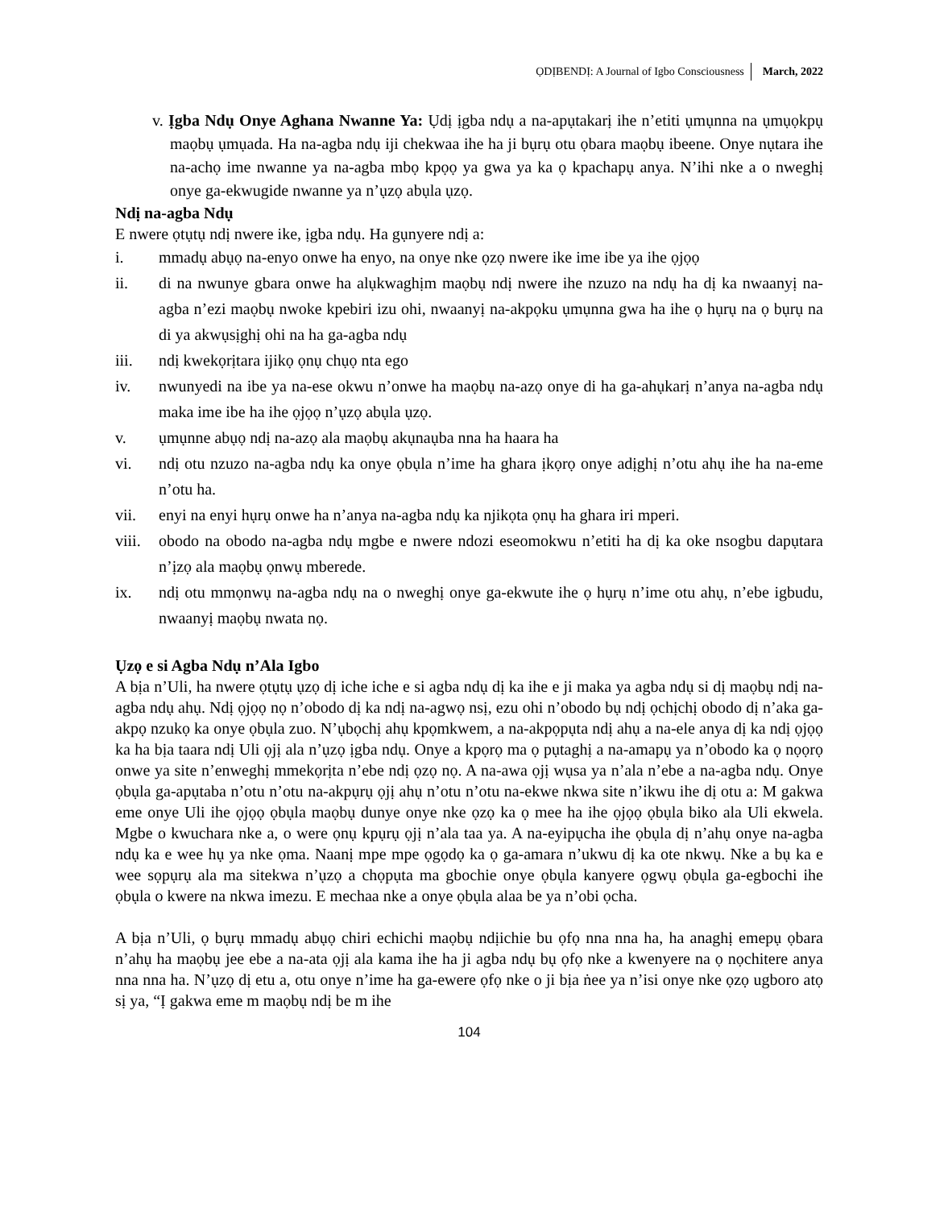ỌDỊBENDỊ: A Journal of Igbo Consciousness March, 2022
v. Ịgba Ndụ Onye Aghana Nwanne Ya: Ụdị ịgba ndụ a na-apụtakarị ihe n’etiti ụmụnna na ụmụọkpụ maọbụ ụmụada. Ha na-agba ndụ iji chekwaa ihe ha ji bụrụ otu ọbara maọbụ ibeene. Onye nụtara ihe na-achọ ime nwanne ya na-agba mbọ kpọọ ya gwa ya ka ọ kpachapụ anya. N’ihi nke a o nweghị onye ga-ekwugide nwanne ya n’ụzọ abụla ụzọ.
Ndị na-agba Ndụ
E nwere ọtụtụ ndị nwere ike, ịgba ndụ. Ha gụnyere ndị a:
i. mmadụ abụọ na-enyo onwe ha enyo, na onye nke ọzọ nwere ike ime ibe ya ihe ọjọọ
ii. di na nwunye gbara onwe ha alụkwaghịm maọbụ ndị nwere ihe nzuzo na ndụ ha dị ka nwaanyị na-agba n’ezi maọbụ nwoke kpebiri izu ohi, nwaanyị na-akpọku ụmụnna gwa ha ihe ọ hụrụ na ọ bụrụ na di ya akwụsịghị ohi na ha ga-agba ndụ
iii. ndị kwekọrịtara ijikọ ọnụ chụọ nta ego
iv. nwunyedi na ibe ya na-ese okwu n’onwe ha maọbụ na-azọ onye di ha ga-ahụkarị n’anya na-agba ndụ maka ime ibe ha ihe ọjọọ n’ụzọ abụla ụzọ.
v. ụmụnne abụọ ndị na-azọ ala maọbụ akụnaụba nna ha haara ha
vi. ndị otu nzuzo na-agba ndụ ka onye ọbụla n’ime ha ghara ịkọrọ onye adịghị n’otu ahụ ihe ha na-eme n’otu ha.
vii. enyi na enyi hụrụ onwe ha n’anya na-agba ndụ ka njikọta ọnụ ha ghara iri mperi.
viii. obodo na obodo na-agba ndụ mgbe e nwere ndozi eseomokwu n’etiti ha dị ka oke nsogbu dapụtara n’ịzọ ala maọbụ ọnwụ mberede.
ix. ndị otu mmọnwụ na-agba ndụ na o nweghị onye ga-ekwute ihe ọ hụrụ n’ime otu ahụ, n’ebe igbudu, nwaanyị maọbụ nwata nọ.
Ụzọ e si Agba Ndụ n’Ala Igbo
A bịa n’Uli, ha nwere ọtụtụ ụzọ dị iche iche e si agba ndụ dị ka ihe e ji maka ya agba ndụ si dị maọbụ ndị na-agba ndụ ahụ. Ndị ọjọọ nọ n’obodo dị ka ndị na-agwọ nsị, ezu ohi n’obodo bụ ndị ọchịchị obodo dị n’aka ga-akpọ nzukọ ka onye ọbụla zuo. N’ụbọchị ahụ kpọmkwem, a na-akpọpụta ndị ahụ a na-ele anya dị ka ndị ọjọọ ka ha bịa taara ndị Uli ọjị ala n’ụzọ ịgba ndụ. Onye a kpọrọ ma ọ pụtaghị a na-amapụ ya n’obodo ka ọ nọọrọ onwe ya site n’enweghị mmekọrịta n’ebe ndị ọzọ nọ. A na-awa ọjị wụsa ya n’ala n’ebe a na-agba ndụ. Onye ọbụla ga-apụtaba n’otu n’otu na-akpụrụ ọjị ahụ n’otu n’otu na-ekwe nkwa site n’ikwu ihe dị otu a: M gakwa eme onye Uli ihe ọjọọ ọbụla maọbụ dunye onye nke ọzọ ka ọ mee ha ihe ọjọọ ọbụla biko ala Uli ekwela. Mgbe o kwuchara nke a, o were ọnụ kpụrụ ọjị n’ala taa ya. A na-eyipụcha ihe ọbụla dị n’ahụ onye na-agba ndụ ka e wee hụ ya nke ọma. Naanị mpe mpe ọgọdọ ka ọ ga-amara n’ukwu dị ka ote nkwụ. Nke a bụ ka e wee sọpụrụ ala ma sitekwa n’ụzọ a chọpụta ma gbochie onye ọbụla kanyere ọgwụ ọbụla ga-egbochi ihe ọbụla o kwere na nkwa imezu. E mechaa nke a onye ọbụla alaa be ya n’obi ọcha.
A bịa n’Uli, ọ bụrụ mmadụ abụọ chiri echichi maọbụ ndịichie bu ọfọ nna nna ha, ha anaghị emepụ ọbara n’ahụ ha maọbụ jee ebe a na-ata ọjị ala kama ihe ha ji agba ndụ bụ ọfọ nke a kwenyere na ọ nọchitere anya nna nna ha. N’ụzọ dị etu a, otu onye n’ime ha ga-ewere ọfọ nke o ji bịa ṅee ya n’isi onye nke ọzọ ugboro atọ sị ya, “Ị gakwa eme m maọbụ ndị be m ihe
104